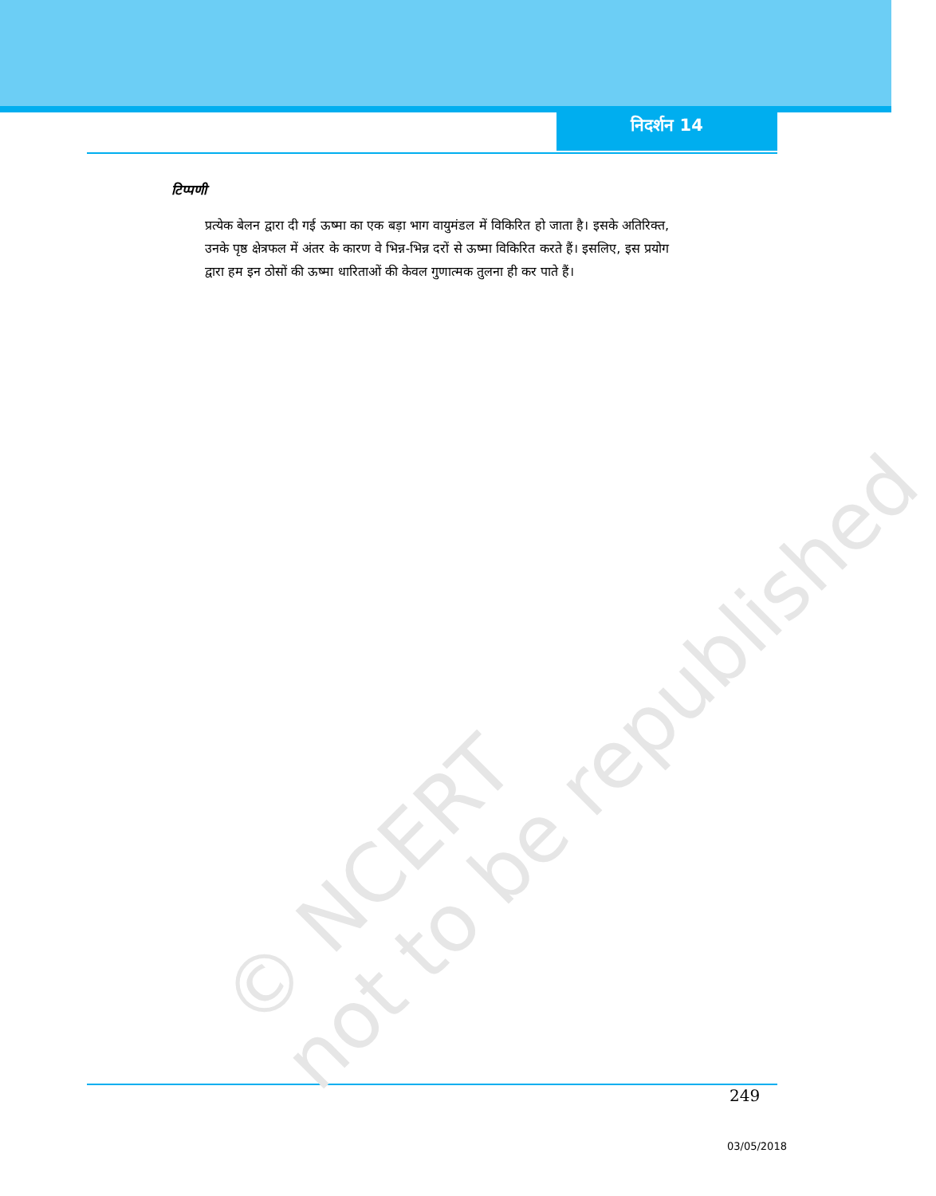© NCERT
not to be republished
निदर्शन 14
टिप्पणी
प्रत्येक बेलन द्वारा दी गई ऊष्मा का एक बड़ा भाग वायुमंडल में विकिरित हो जाता है। इसके अतिरिक्त, उनके पृष्ठ क्षेत्रफल में अंतर के कारण वे भिन्न-भिन्न दरों से ऊष्मा विकिरित करते हैं। इसलिए, इस प्रयोग द्वारा हम इन ठोसों की ऊष्मा धारिताओं की केवल गुणात्मक तुलना ही कर पाते हैं।
249
03/05/2018